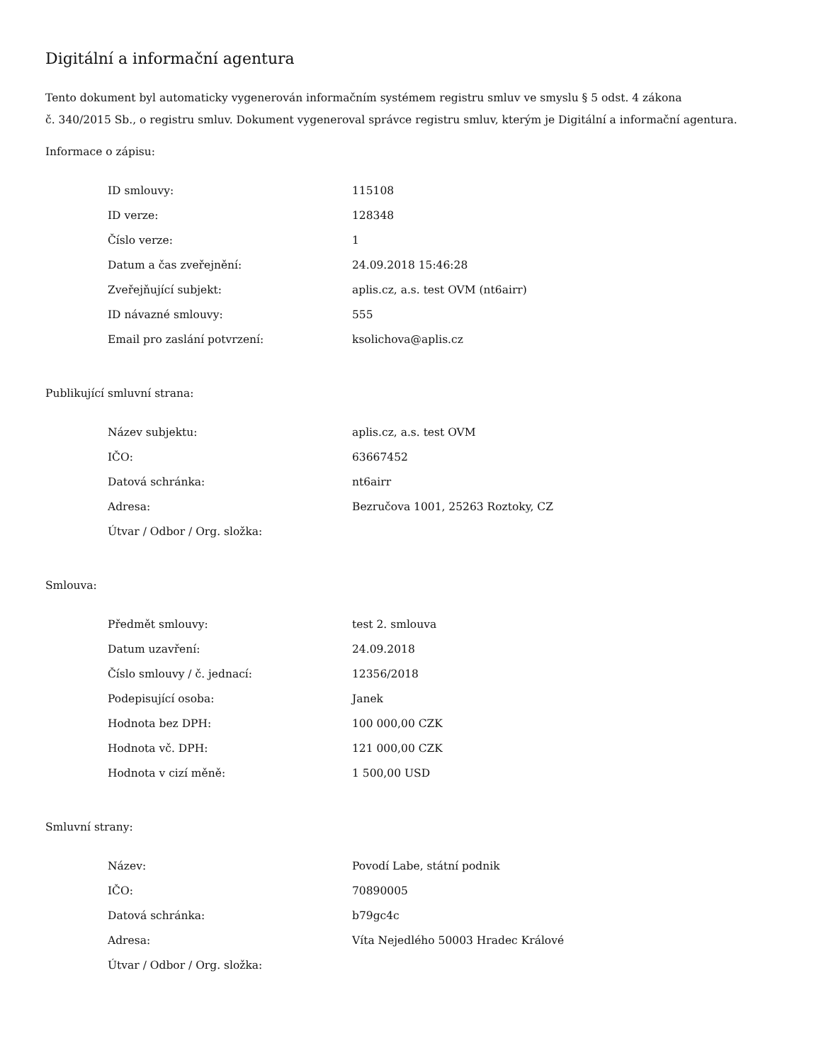Digitální a informační agentura
Tento dokument byl automaticky vygenerován informačním systémem registru smluv ve smyslu § 5 odst. 4 zákona
č. 340/2015 Sb., o registru smluv. Dokument vygeneroval správce registru smluv, kterým je Digitální a informační agentura.
Informace o zápisu:
| ID smlouvy: | 115108 |
| ID verze: | 128348 |
| Číslo verze: | 1 |
| Datum a čas zveřejnění: | 24.09.2018 15:46:28 |
| Zveřejňující subjekt: | aplis.cz, a.s. test OVM (nt6airr) |
| ID návazné smlouvy: | 555 |
| Email pro zaslání potvrzení: | ksolichova@aplis.cz |
Publikující smluvní strana:
| Název subjektu: | aplis.cz, a.s. test OVM |
| IČO: | 63667452 |
| Datová schránka: | nt6airr |
| Adresa: | Bezručova 1001, 25263 Roztoky, CZ |
| Útvar / Odbor / Org. složka: | |
Smlouva:
| Předmět smlouvy: | test 2. smlouva |
| Datum uzavření: | 24.09.2018 |
| Číslo smlouvy / č. jednací: | 12356/2018 |
| Podepisující osoba: | Janek |
| Hodnota bez DPH: | 100 000,00 CZK |
| Hodnota vč. DPH: | 121 000,00 CZK |
| Hodnota v cizí měně: | 1 500,00 USD |
Smluvní strany:
| Název: | Povodí Labe, státní podnik |
| IČO: | 70890005 |
| Datová schránka: | b79gc4c |
| Adresa: | Víta Nejedlého 50003 Hradec Králové |
| Útvar / Odbor / Org. složka: | |